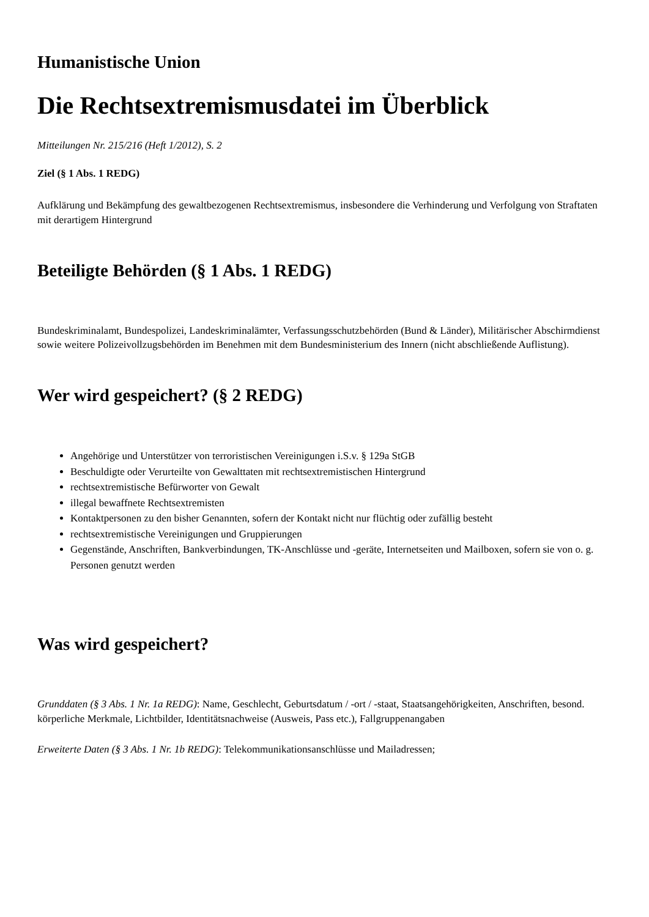Humanistische Union
Die Rechtsextremismusdatei im Überblick
Mitteilungen Nr. 215/216 (Heft 1/2012), S. 2
Ziel (§ 1 Abs. 1 REDG)
Aufklärung und Bekämpfung des gewaltbezogenen Rechtsextremismus, insbesondere die Verhinderung und Verfolgung von Straftaten mit derartigem Hintergrund
Beteiligte Behörden (§ 1 Abs. 1 REDG)
Bundeskriminalamt, Bundespolizei, Landeskriminalämter, Verfassungsschutzbehörden (Bund & Länder), Militärischer Abschirmdienst
sowie weitere Polizeivollzugsbehörden im Benehmen mit dem Bundesministerium des Innern (nicht abschließende Auflistung).
Wer wird gespeichert? (§ 2 REDG)
Angehörige und Unterstützer von terroristischen Vereinigungen i.S.v. § 129a StGB
Beschuldigte oder Verurteilte von Gewalttaten mit rechtsextremistischen Hintergrund
rechtsextremistische Befürworter von Gewalt
illegal bewaffnete Rechtsextremisten
Kontaktpersonen zu den bisher Genannten, sofern der Kontakt nicht nur flüchtig oder zufällig besteht
rechtsextremistische Vereinigungen und Gruppierungen
Gegenstände, Anschriften, Bankverbindungen, TK-Anschlüsse und -geräte, Internetseiten und Mailboxen, sofern sie von o. g. Personen genutzt werden
Was wird gespeichert?
Grunddaten (§ 3 Abs. 1 Nr. 1a REDG): Name, Geschlecht, Geburtsdatum / -ort / -staat, Staatsangehörigkeiten, Anschriften, besond. körperliche Merkmale, Lichtbilder, Identitätsnachweise (Ausweis, Pass etc.), Fallgruppenangaben
Erweiterte Daten (§ 3 Abs. 1 Nr. 1b REDG): Telekommunikationsanschlüsse und Mailadressen;